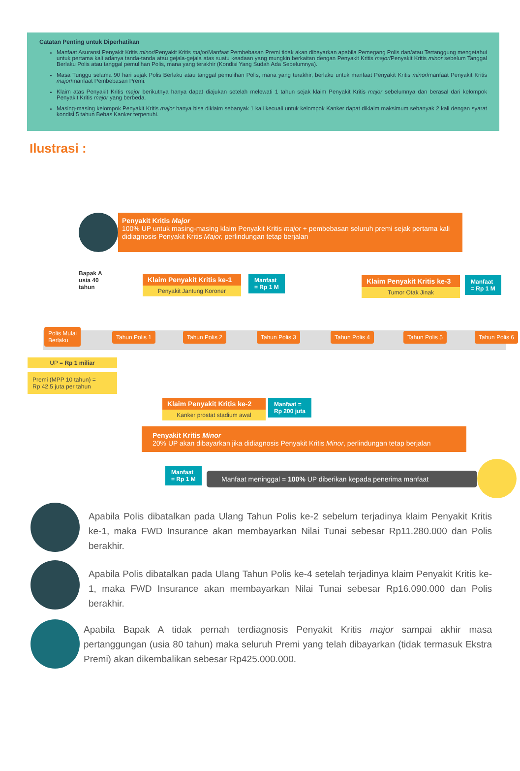Catatan Penting untuk Diperhatikan
Manfaat Asuransi Penyakit Kritis minor/Penyakit Kritis major/Manfaat Pembebasan Premi tidak akan dibayarkan apabila Pemegang Polis dan/atau Tertanggung mengetahui untuk pertama kali adanya tanda-tanda atau gejala-gejala atas suatu keadaan yang mungkin berkaitan dengan Penyakit Kritis major/Penyakit Kritis minor sebelum Tanggal Berlaku Polis atau tanggal pemulihan Polis, mana yang terakhir (Kondisi Yang Sudah Ada Sebelumnya).
Masa Tunggu selama 90 hari sejak Polis Berlaku atau tanggal pemulihan Polis, mana yang terakhir, berlaku untuk manfaat Penyakit Kritis minor/manfaat Penyakit Kritis major/manfaat Pembebasan Premi.
Klaim atas Penyakit Kritis major berikutnya hanya dapat diajukan setelah melewati 1 tahun sejak klaim Penyakit Kritis major sebelumnya dan berasal dari kelompok Penyakit Kritis major yang berbeda.
Masing-masing kelompok Penyakit Kritis major hanya bisa diklaim sebanyak 1 kali kecuali untuk kelompok Kanker dapat diklaim maksimum sebanyak 2 kali dengan syarat kondisi 5 tahun Bebas Kanker terpenuhi.
Ilustrasi :
Penyakit Kritis Major
100% UP untuk masing-masing klaim Penyakit Kritis major + pembebasan seluruh premi sejak pertama kali didiagnosis Penyakit Kritis Major, perlindungan tetap berjalan
Bapak A
usia 40
tahun
Klaim Penyakit Kritis ke-1
Penyakit Jantung Koroner
Manfaat
= Rp 1 M
Klaim Penyakit Kritis ke-3
Tumor Otak Jinak
Manfaat
= Rp 1 M
Polis Mulai
Berlaku
Tahun Polis 1 Tahun Polis 2 Tahun Polis 3 Tahun Polis 4 Tahun Polis 5 Tahun Polis 6
UP = Rp 1 miliar
Premi (MPP 10 tahun) =
Rp 42.5 juta per tahun
Klaim Penyakit Kritis ke-2
Kanker prostat stadium awal
Manfaat =
Rp 200 juta
Penyakit Kritis Minor
20% UP akan dibayarkan jika didiagnosis Penyakit Kritis Minor, perlindungan tetap berjalan
Manfaat
= Rp 1 M
Manfaat meninggal = 100% UP diberikan kepada penerima manfaat
Apabila Polis dibatalkan pada Ulang Tahun Polis ke-2 sebelum terjadinya klaim Penyakit Kritis ke-1, maka FWD Insurance akan membayarkan Nilai Tunai sebesar Rp11.280.000 dan Polis berakhir.
Apabila Polis dibatalkan pada Ulang Tahun Polis ke-4 setelah terjadinya klaim Penyakit Kritis ke-1, maka FWD Insurance akan membayarkan Nilai Tunai sebesar Rp16.090.000 dan Polis berakhir.
Apabila Bapak A tidak pernah terdiagnosis Penyakit Kritis major sampai akhir masa pertanggungan (usia 80 tahun) maka seluruh Premi yang telah dibayarkan (tidak termasuk Ekstra Premi) akan dikembalikan sebesar Rp425.000.000.